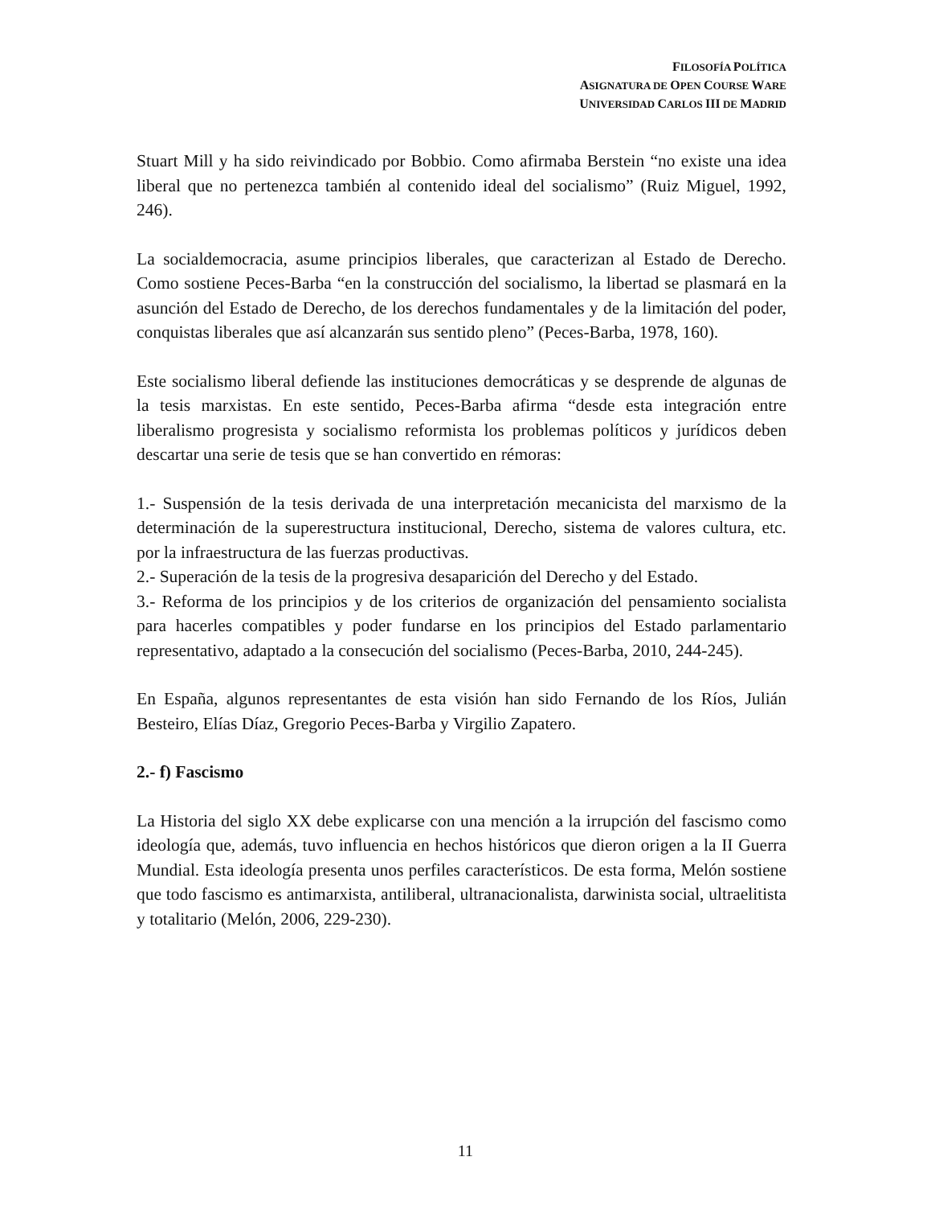FILOSOFÍA POLÍTICA
ASIGNATURA DE OPEN COURSE WARE
UNIVERSIDAD CARLOS III DE MADRID
Stuart Mill y ha sido reivindicado por Bobbio. Como afirmaba Berstein “no existe una idea liberal que no pertenezca también al contenido ideal del socialismo” (Ruiz Miguel, 1992, 246).
La socialdemocracia, asume principios liberales, que caracterizan al Estado de Derecho. Como sostiene Peces-Barba “en la construcción del socialismo, la libertad se plasmará en la asunción del Estado de Derecho, de los derechos fundamentales y de la limitación del poder, conquistas liberales que así alcanzarán sus sentido pleno” (Peces-Barba, 1978, 160).
Este socialismo liberal defiende las instituciones democráticas y se desprende de algunas de la tesis marxistas. En este sentido, Peces-Barba afirma “desde esta integración entre liberalismo progresista y socialismo reformista los problemas políticos y jurídicos deben descartar una serie de tesis que se han convertido en rémoras:
1.- Suspensión de la tesis derivada de una interpretación mecanicista del marxismo de la determinación de la superestructura institucional, Derecho, sistema de valores cultura, etc. por la infraestructura de las fuerzas productivas.
2.- Superación de la tesis de la progresiva desaparición del Derecho y del Estado.
3.- Reforma de los principios y de los criterios de organización del pensamiento socialista para hacerles compatibles y poder fundarse en los principios del Estado parlamentario representativo, adaptado a la consecución del socialismo (Peces-Barba, 2010, 244-245).
En España, algunos representantes de esta visión han sido Fernando de los Ríos, Julián Besteiro, Elías Díaz, Gregorio Peces-Barba y Virgilio Zapatero.
2.- f) Fascismo
La Historia del siglo XX debe explicarse con una mención a la irrupción del fascismo como ideología que, además, tuvo influencia en hechos históricos que dieron origen a la II Guerra Mundial. Esta ideología presenta unos perfiles característicos. De esta forma, Melón sostiene que todo fascismo es antimarxista, antiliberal, ultranacionalista, darwinista social, ultraelitista y totalitario (Melón, 2006, 229-230).
11